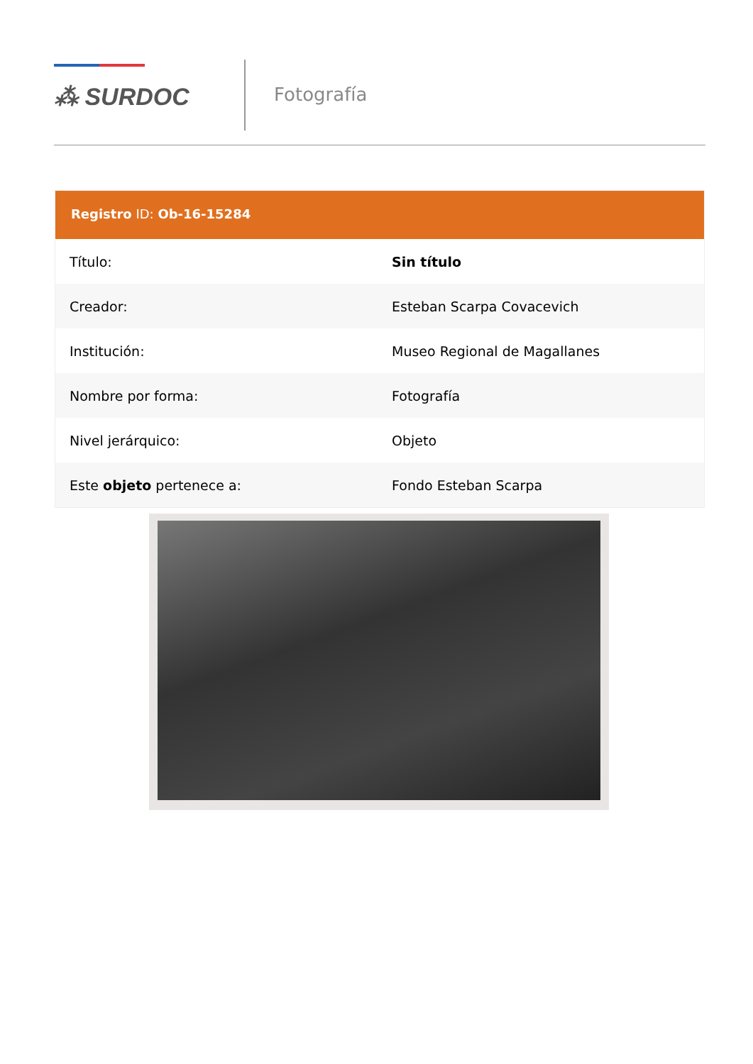⁂ SURDOC
Fotografía
Registro ID: Ob-16-15284
| Título: | Sin título |
| Creador: | Esteban Scarpa Covacevich |
| Institución: | Museo Regional de Magallanes |
| Nombre por forma: | Fotografía |
| Nivel jerárquico: | Objeto |
| Este objeto pertenece a: | Fondo Esteban Scarpa |